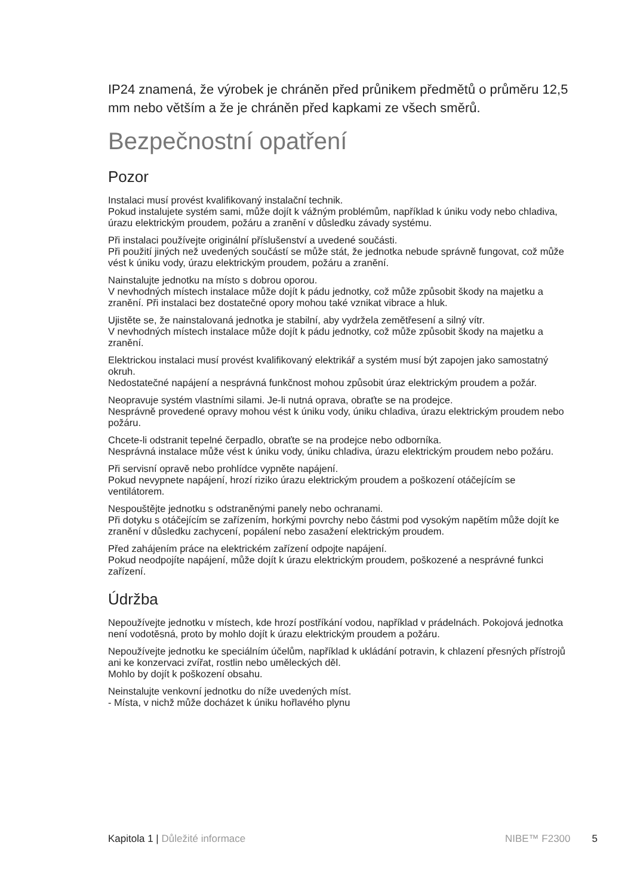IP24 znamená, že výrobek je chráněn před průnikem předmětů o průměru 12,5 mm nebo větším a že je chráněn před kapkami ze všech směrů.
Bezpečnostní opatření
Pozor
Instalaci musí provést kvalifikovaný instalační technik.
Pokud instalujete systém sami, může dojít k vážným problémům, například k úniku vody nebo chladiva, úrazu elektrickým proudem, požáru a zranění v důsledku závady systému.
Při instalaci používejte originální příslušenství a uvedené součásti.
Při použití jiných než uvedených součástí se může stát, že jednotka nebude správně fungovat, což může vést k úniku vody, úrazu elektrickým proudem, požáru a zranění.
Nainstalujte jednotku na místo s dobrou oporou.
V nevhodných místech instalace může dojít k pádu jednotky, což může způsobit škody na majetku a zranění. Při instalaci bez dostatečné opory mohou také vznikat vibrace a hluk.
Ujistěte se, že nainstalovaná jednotka je stabilní, aby vydržela zemětřesení a silný vítr.
V nevhodných místech instalace může dojít k pádu jednotky, což může způsobit škody na majetku a zranění.
Elektrickou instalaci musí provést kvalifikovaný elektrikář a systém musí být zapojen jako samostatný okruh.
Nedostatečné napájení a nesprávná funkčnost mohou způsobit úraz elektrickým proudem a požár.
Neopravuje systém vlastními silami. Je-li nutná oprava, obraťte se na prodejce.
Nesprávně provedené opravy mohou vést k úniku vody, úniku chladiva, úrazu elektrickým proudem nebo požáru.
Chcete-li odstranit tepelné čerpadlo, obraťte se na prodejce nebo odborníka.
Nesprávná instalace může vést k úniku vody, úniku chladiva, úrazu elektrickým proudem nebo požáru.
Při servisní opravě nebo prohlídce vypněte napájení.
Pokud nevypnete napájení, hrozí riziko úrazu elektrickým proudem a poškození otáčejícím se ventilátorem.
Nespouštějte jednotku s odstraněnými panely nebo ochranami.
Při dotyku s otáčejícím se zařízením, horkými povrchy nebo částmi pod vysokým napětím může dojít ke zranění v důsledku zachycení, popálení nebo zasažení elektrickým proudem.
Před zahájením práce na elektrickém zařízení odpojte napájení.
Pokud neodpojíte napájení, může dojít k úrazu elektrickým proudem, poškozené a nesprávné funkci zařízení.
Údržba
Nepoužívejte jednotku v místech, kde hrozí postříkání vodou, například v prádelnách. Pokojová jednotka není vodotěsná, proto by mohlo dojít k úrazu elektrickým proudem a požáru.
Nepoužívejte jednotku ke speciálním účelům, například k ukládání potravin, k chlazení přesných přístrojů ani ke konzervaci zvířat, rostlin nebo uměleckých děl.
Mohlo by dojít k poškození obsahu.
Neinstalujte venkovní jednotku do níže uvedených míst.
- Místa, v nichž může docházet k úniku hořlavého plynu
Kapitola 1 | Důležité informace NIBE™ F2300 5